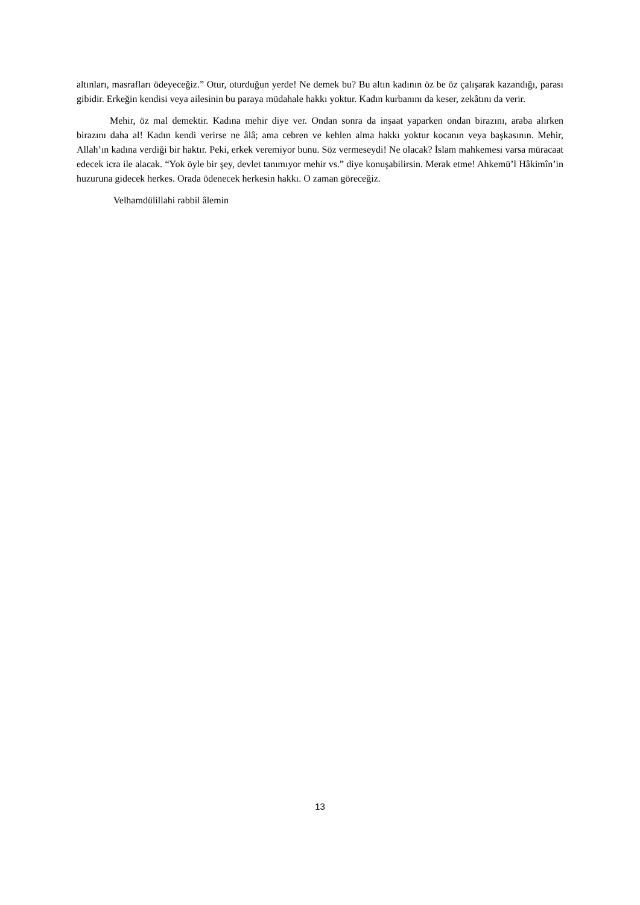altınları, masrafları ödeyeceğiz.” Otur, oturduğun yerde! Ne demek bu? Bu altın kadının öz be öz çalışarak kazandığı, parası gibidir. Erkeğin kendisi veya ailesinin bu paraya müdahale hakkı yoktur. Kadın kurbanını da keser, zekâtını da verir.
Mehir, öz mal demektir. Kadına mehir diye ver. Ondan sonra da inşaat yaparken ondan birazını, araba alırken birazını daha al! Kadın kendi verirse ne âlâ; ama cebren ve kehlen alma hakkı yoktur kocanın veya başkasının. Mehir, Allah’ın kadına verdiği bir haktır. Peki, erkek veremiyor bunu. Söz vermeseydi! Ne olacak? İslam mahkemesi varsa müracaat edecek icra ile alacak. “Yok öyle bir şey, devlet tanımıyor mehir vs.” diye konuşabilirsin. Merak etme! Ahkemü’l Hâkimîn’in huzuruna gidecek herkes. Orada ödenecek herkesin hakkı. O zaman göreceğiz.
Velhamdülillahi rabbil âlemin
13